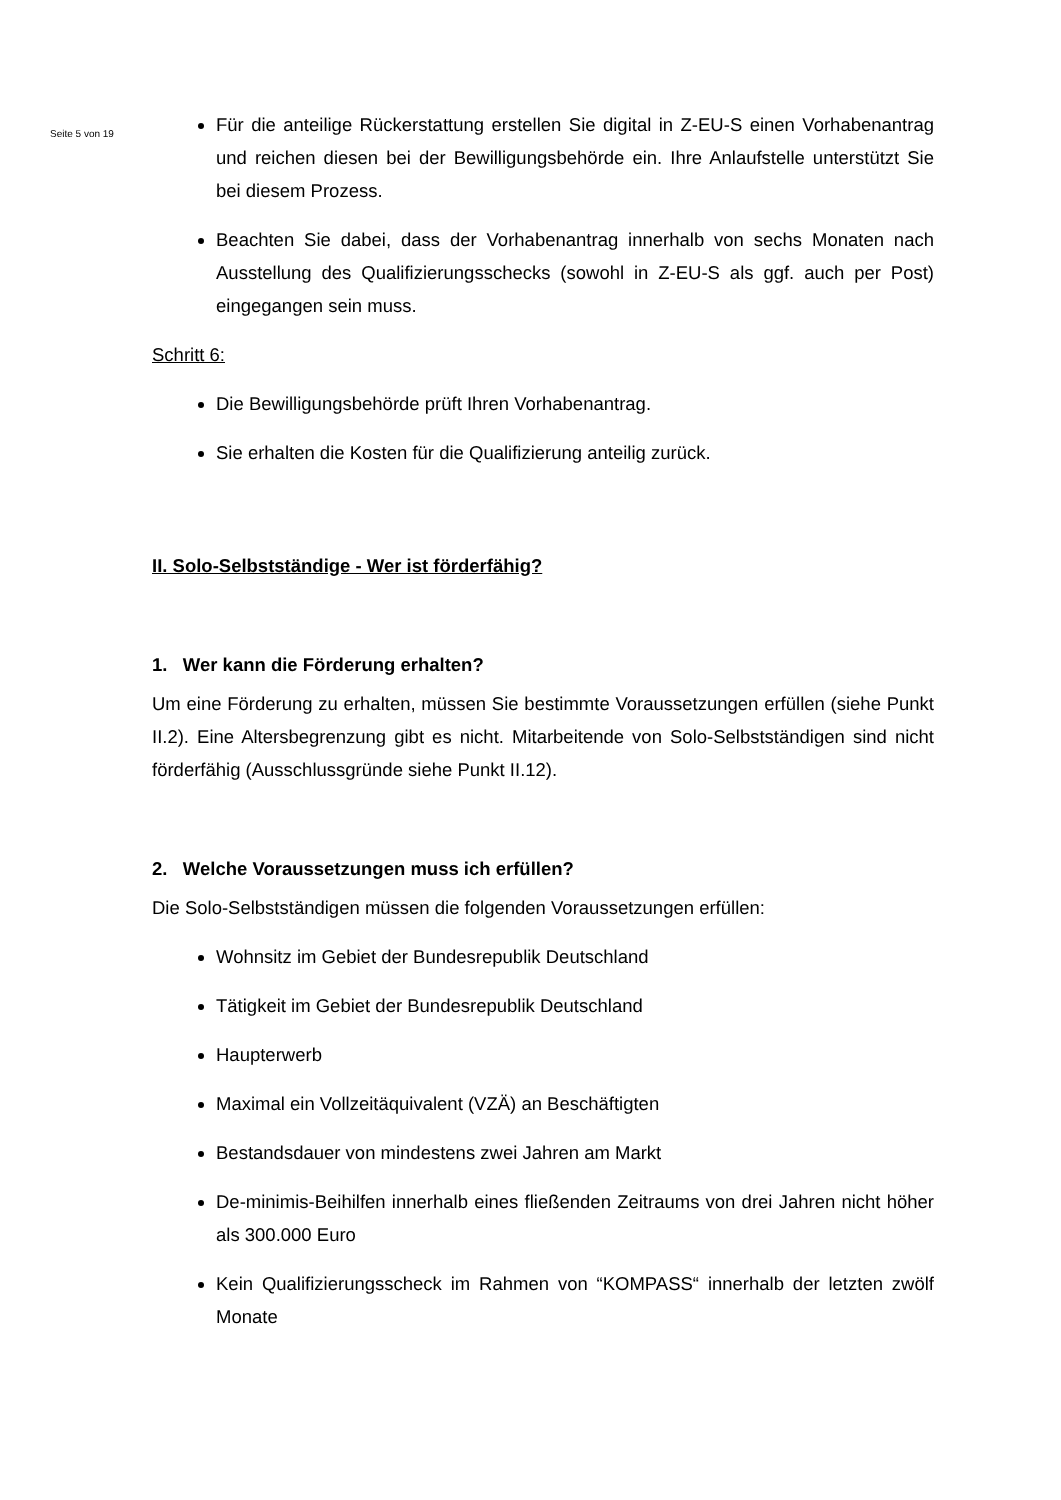Seite 5 von 19
Für die anteilige Rückerstattung erstellen Sie digital in Z-EU-S einen Vorhabenantrag und reichen diesen bei der Bewilligungsbehörde ein. Ihre Anlaufstelle unterstützt Sie bei diesem Prozess.
Beachten Sie dabei, dass der Vorhabenantrag innerhalb von sechs Monaten nach Ausstellung des Qualifizierungsschecks (sowohl in Z-EU-S als ggf. auch per Post) eingegangen sein muss.
Schritt 6:
Die Bewilligungsbehörde prüft Ihren Vorhabenantrag.
Sie erhalten die Kosten für die Qualifizierung anteilig zurück.
II. Solo-Selbstständige - Wer ist förderfähig?
1. Wer kann die Förderung erhalten?
Um eine Förderung zu erhalten, müssen Sie bestimmte Voraussetzungen erfüllen (siehe Punkt II.2). Eine Altersbegrenzung gibt es nicht. Mitarbeitende von Solo-Selbstständigen sind nicht förderfähig (Ausschlussgründe siehe Punkt II.12).
2. Welche Voraussetzungen muss ich erfüllen?
Die Solo-Selbstständigen müssen die folgenden Voraussetzungen erfüllen:
Wohnsitz im Gebiet der Bundesrepublik Deutschland
Tätigkeit im Gebiet der Bundesrepublik Deutschland
Haupterwerb
Maximal ein Vollzeitäquivalent (VZÄ) an Beschäftigten
Bestandsdauer von mindestens zwei Jahren am Markt
De-minimis-Beihilfen innerhalb eines fließenden Zeitraums von drei Jahren nicht höher als 300.000 Euro
Kein Qualifizierungsscheck im Rahmen von “KOMPASS“ innerhalb der letzten zwölf Monate